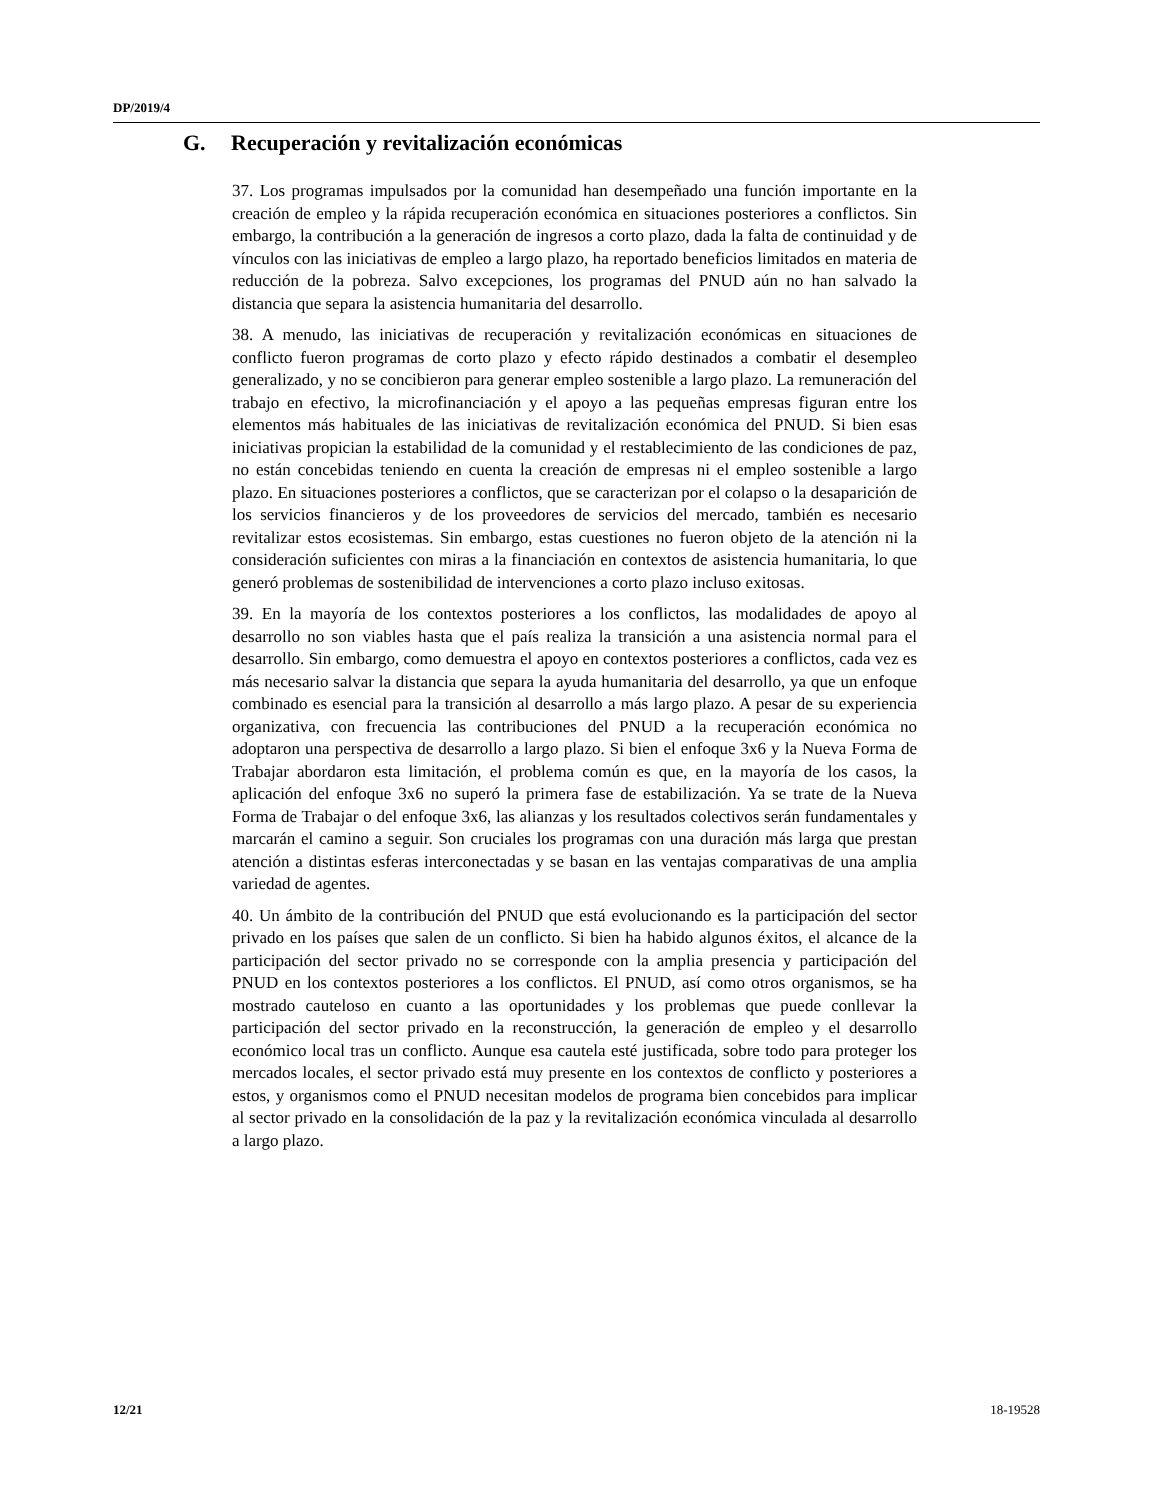DP/2019/4
G. Recuperación y revitalización económicas
37. Los programas impulsados por la comunidad han desempeñado una función importante en la creación de empleo y la rápida recuperación económica en situaciones posteriores a conflictos. Sin embargo, la contribución a la generación de ingresos a corto plazo, dada la falta de continuidad y de vínculos con las iniciativas de empleo a largo plazo, ha reportado beneficios limitados en materia de reducción de la pobreza. Salvo excepciones, los programas del PNUD aún no han salvado la distancia que separa la asistencia humanitaria del desarrollo.
38. A menudo, las iniciativas de recuperación y revitalización económicas en situaciones de conflicto fueron programas de corto plazo y efecto rápido destinados a combatir el desempleo generalizado, y no se concibieron para generar empleo sostenible a largo plazo. La remuneración del trabajo en efectivo, la microfinanciación y el apoyo a las pequeñas empresas figuran entre los elementos más habituales de las iniciativas de revitalización económica del PNUD. Si bien esas iniciativas propician la estabilidad de la comunidad y el restablecimiento de las condiciones de paz, no están concebidas teniendo en cuenta la creación de empresas ni el empleo sostenible a largo plazo. En situaciones posteriores a conflictos, que se caracterizan por el colapso o la desaparición de los servicios financieros y de los proveedores de servicios del mercado, también es necesario revitalizar estos ecosistemas. Sin embargo, estas cuestiones no fueron objeto de la atención ni la consideración suficientes con miras a la financiación en contextos de asistencia humanitaria, lo que generó problemas de sostenibilidad de intervenciones a corto plazo incluso exitosas.
39. En la mayoría de los contextos posteriores a los conflictos, las modalidades de apoyo al desarrollo no son viables hasta que el país realiza la transición a una asistencia normal para el desarrollo. Sin embargo, como demuestra el apoyo en contextos posteriores a conflictos, cada vez es más necesario salvar la distancia que separa la ayuda humanitaria del desarrollo, ya que un enfoque combinado es esencial para la transición al desarrollo a más largo plazo. A pesar de su experiencia organizativa, con frecuencia las contribuciones del PNUD a la recuperación económica no adoptaron una perspectiva de desarrollo a largo plazo. Si bien el enfoque 3x6 y la Nueva Forma de Trabajar abordaron esta limitación, el problema común es que, en la mayoría de los casos, la aplicación del enfoque 3x6 no superó la primera fase de estabilización. Ya se trate de la Nueva Forma de Trabajar o del enfoque 3x6, las alianzas y los resultados colectivos serán fundamentales y marcarán el camino a seguir. Son cruciales los programas con una duración más larga que prestan atención a distintas esferas interconectadas y se basan en las ventajas comparativas de una amplia variedad de agentes.
40. Un ámbito de la contribución del PNUD que está evolucionando es la participación del sector privado en los países que salen de un conflicto. Si bien ha habido algunos éxitos, el alcance de la participación del sector privado no se corresponde con la amplia presencia y participación del PNUD en los contextos posteriores a los conflictos. El PNUD, así como otros organismos, se ha mostrado cauteloso en cuanto a las oportunidades y los problemas que puede conllevar la participación del sector privado en la reconstrucción, la generación de empleo y el desarrollo económico local tras un conflicto. Aunque esa cautela esté justificada, sobre todo para proteger los mercados locales, el sector privado está muy presente en los contextos de conflicto y posteriores a estos, y organismos como el PNUD necesitan modelos de programa bien concebidos para implicar al sector privado en la consolidación de la paz y la revitalización económica vinculada al desarrollo a largo plazo.
12/21 18-19528